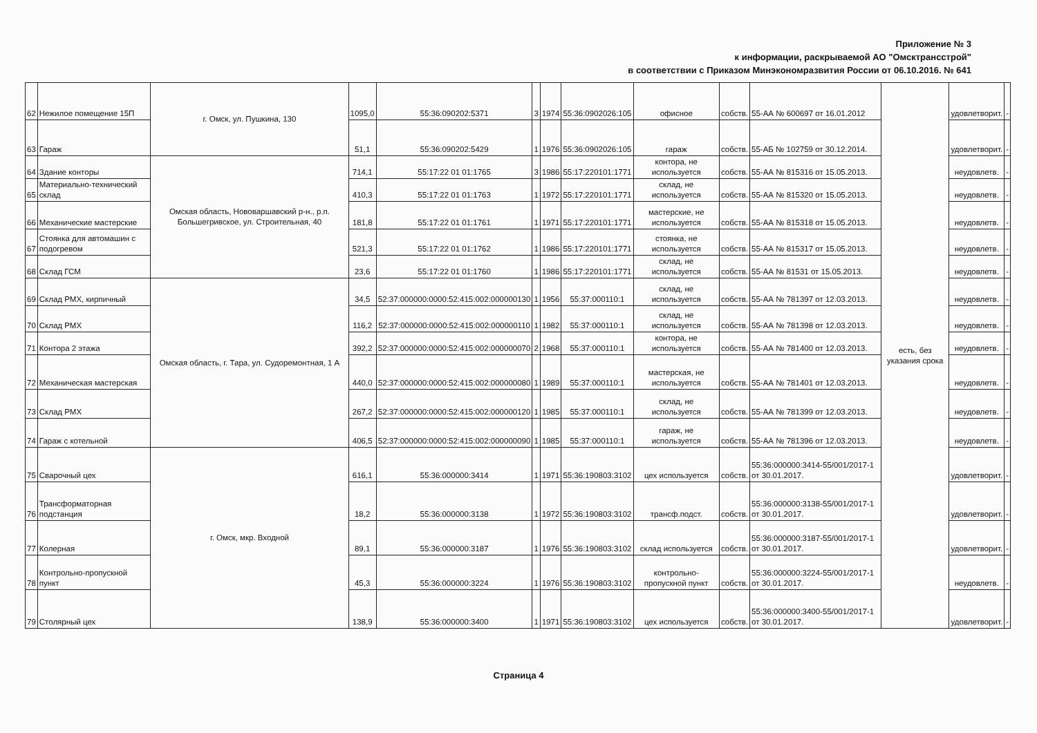Приложение № 3
к информации, раскрываемой АО "Омсктрансстрой"
в соответствии с Приказом Минэкономразвития России от 06.10.2016. № 641
| 62 | Нежилое помещение 15П | г. Омск, ул. Пушкина, 130 | 1095,0 | 55:36:090202:5371 | 3 | 1974 | 55:36:0902026:105 | офисное | собств. | 55-АА № 600697 от 16.01.2012 | есть, без указания срока | удовлетворит. | - |
| 63 | Гараж | | 51,1 | 55:36:090202:5429 | 1 | 1976 | 55:36:0902026:105 | гараж | собств. | 55-АБ № 102759 от 30.12.2014. | | удовлетворит. | - |
| 64 | Здание конторы | Омская область, Нововаршавский р-н., р.п. Большегривское, ул. Строительная, 40 | 714,1 | 55:17:22 01 01:1765 | 3 | 1986 | 55:17:220101:1771 | контора, не используется | собств. | 55-АА № 815316 от 15.05.2013. | | неудовлетв. | - |
| 65 | Материально-технический склад | | 410,3 | 55:17:22 01 01:1763 | 1 | 1972 | 55:17:220101:1771 | склад, не используется | собств. | 55-АА № 815320 от 15.05.2013. | | неудовлетв. | - |
| 66 | Механические мастерские | | 181,8 | 55:17:22 01 01:1761 | 1 | 1971 | 55:17:220101:1771 | мастерские, не используется | собств. | 55-АА № 815318 от 15.05.2013. | | неудовлетв. | - |
| 67 | Стоянка для автомашин с подогревом | | 521,3 | 55:17:22 01 01:1762 | 1 | 1986 | 55:17:220101:1771 | стоянка, не используется | собств. | 55-АА № 815317 от 15.05.2013. | | неудовлетв. | - |
| 68 | Склад ГСМ | | 23,6 | 55:17:22 01 01:1760 | 1 | 1986 | 55:17:220101:1771 | склад, не используется | собств. | 55-АА № 81531 от 15.05.2013. | | неудовлетв. | - |
| 69 | Склад РМХ, кирпичный | Омская область, г. Тара, ул. Судоремонтная, 1 А | 34,5 | 52:37:000000:0000:52:415:002:000000130 | 1 | 1956 | 55:37:000110:1 | склад, не используется | собств. | 55-АА № 781397 от 12.03.2013. | | неудовлетв. | - |
| 70 | Склад РМХ | | 116,2 | 52:37:000000:0000:52:415:002:000000110 | 1 | 1982 | 55:37:000110:1 | склад, не используется | собств. | 55-АА № 781398 от 12.03.2013. | | неудовлетв. | - |
| 71 | Контора 2 этажа | | 392,2 | 52:37:000000:0000:52:415:002:000000070 | 2 | 1968 | 55:37:000110:1 | контора, не используется | собств. | 55-АА № 781400 от 12.03.2013. | | неудовлетв. | - |
| 72 | Механическая мастерская | | 440,0 | 52:37:000000:0000:52:415:002:000000080 | 1 | 1989 | 55:37:000110:1 | мастерская, не используется | собств. | 55-АА № 781401 от 12.03.2013. | | неудовлетв. | - |
| 73 | Склад РМХ | | 267,2 | 52:37:000000:0000:52:415:002:000000120 | 1 | 1985 | 55:37:000110:1 | склад, не используется | собств. | 55-АА № 781399 от 12.03.2013. | | неудовлетв. | - |
| 74 | Гараж с котельной | | 406,5 | 52:37:000000:0000:52:415:002:000000090 | 1 | 1985 | 55:37:000110:1 | гараж, не используется | собств. | 55-АА № 781396 от 12.03.2013. | | неудовлетв. | - |
| 75 | Сварочный цех | г. Омск, мкр. Входной | 616,1 | 55:36:000000:3414 | 1 | 1971 | 55:36:190803:3102 | цех используется | собств. | 55:36:000000:3414-55/001/2017-1 от 30.01.2017. | | удовлетворит. | - |
| 76 | Трансформаторная подстанция | | 18,2 | 55:36:000000:3138 | 1 | 1972 | 55:36:190803:3102 | трансф.подст. | собств. | 55:36:000000:3138-55/001/2017-1 от 30.01.2017. | | удовлетворит. | - |
| 77 | Колерная | | 89,1 | 55:36:000000:3187 | 1 | 1976 | 55:36:190803:3102 | склад используется | собств. | 55:36:000000:3187-55/001/2017-1 от 30.01.2017. | | удовлетворит. | - |
| 78 | Контрольно-пропускной пункт | | 45,3 | 55:36:000000:3224 | 1 | 1976 | 55:36:190803:3102 | контрольно-пропускной пункт | собств. | 55:36:000000:3224-55/001/2017-1 от 30.01.2017. | | неудовлетв. | - |
| 79 | Столярный цех | | 138,9 | 55:36:000000:3400 | 1 | 1971 | 55:36:190803:3102 | цех используется | собств. | 55:36:000000:3400-55/001/2017-1 от 30.01.2017. | | удовлетворит. | - |
Страница 4